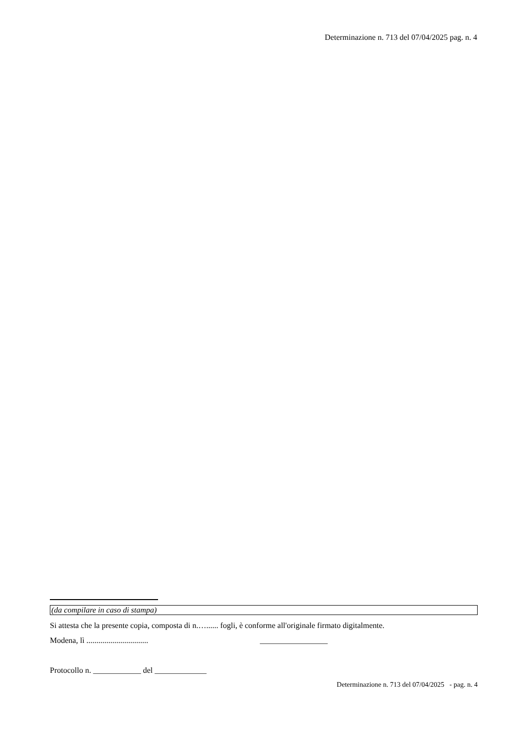Determinazione n. 713 del 07/04/2025 pag. n. 4
(da compilare in caso di stampa)
Si attesta che la presente copia, composta di n.…...... fogli, è conforme all'originale firmato digitalmente.
Modena, lì ............................... _________________
Protocollo n. ____________ del _____________
Determinazione n. 713 del 07/04/2025 - pag. n. 4